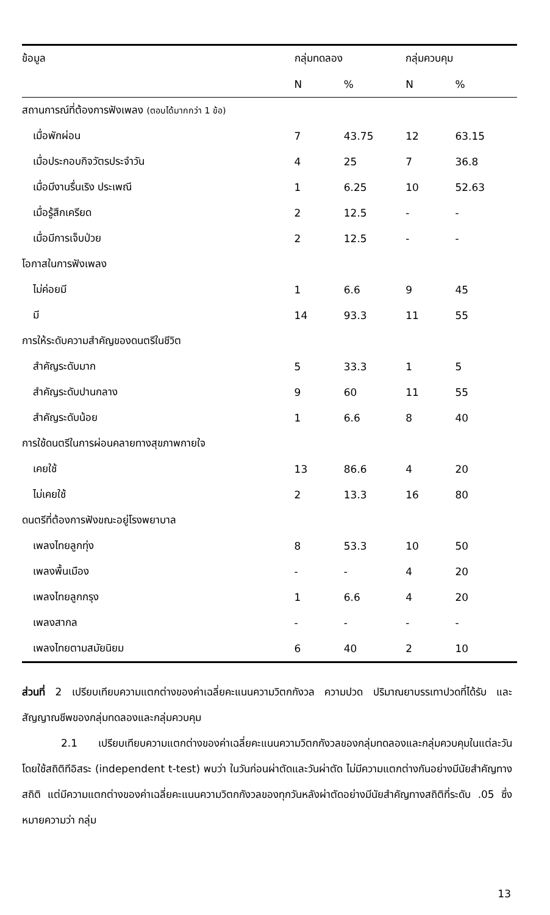| ข้อมูล | กลุ่มทดลอง | | กลุ่มควบคุม | |
| --- | --- | --- | --- | --- |
| | N | % | N | % |
| สถานการณ์ที่ต้องการฟังเพลง (ตอบได้มากกว่า 1 ข้อ) | | | | |
| เมื่อพักผ่อน | 7 | 43.75 | 12 | 63.15 |
| เมื่อประกอบกิจวัตรประจำวัน | 4 | 25 | 7 | 36.8 |
| เมื่อมีงานรื่นเริง ประเพณี | 1 | 6.25 | 10 | 52.63 |
| เมื่อรู้สึกเครียด | 2 | 12.5 | - | - |
| เมื่อมีการเจ็บป่วย | 2 | 12.5 | - | - |
| โอกาสในการฟังเพลง | | | | |
| ไม่ค่อยมี | 1 | 6.6 | 9 | 45 |
| มี | 14 | 93.3 | 11 | 55 |
| การให้ระดับความสำคัญของดนตรีในชีวิต | | | | |
| สำคัญระดับมาก | 5 | 33.3 | 1 | 5 |
| สำคัญระดับปานกลาง | 9 | 60 | 11 | 55 |
| สำคัญระดับน้อย | 1 | 6.6 | 8 | 40 |
| การใช้ดนตรีในการผ่อนคลายทางสุขภาพกายใจ | | | | |
| เคยใช้ | 13 | 86.6 | 4 | 20 |
| ไม่เคยใช้ | 2 | 13.3 | 16 | 80 |
| ดนตรีที่ต้องการฟังขณะอยู่โรงพยาบาล | | | | |
| เพลงไทยลูกทุ่ง | 8 | 53.3 | 10 | 50 |
| เพลงพื้นเมือง | - | - | 4 | 20 |
| เพลงไทยลูกกรุง | 1 | 6.6 | 4 | 20 |
| เพลงสากล | - | - | - | - |
| เพลงไทยตามสมัยนิยม | 6 | 40 | 2 | 10 |
ส่วนที่ 2 เปรียบเทียบความแตกต่างของค่าเฉลี่ยคะแนนความวิตกกังวล ความปวด ปริมาณยาบรรเทาปวดที่ได้รับ และสัญญาณชีพของกลุ่มทดลองและกลุ่มควบคุม
2.1 เปรียบเทียบความแตกต่างของค่าเฉลี่ยคะแนนความวิตกกังวลของกลุ่มทดลองและกลุ่มควบคุมในแต่ละวัน โดยใช้สถิติทีอิสระ (independent t-test) พบว่า ในวันก่อนผ่าตัดและวันผ่าตัด ไม่มีความแตกต่างกันอย่างมีนัยสำคัญทางสถิติ แต่มีความแตกต่างของค่าเฉลี่ยคะแนนความวิตกกังวลของทุกวันหลังผ่าตัดอย่างมีนัยสำคัญทางสถิติที่ระดับ .05 ซึ่งหมายความว่า กลุ่ม
13